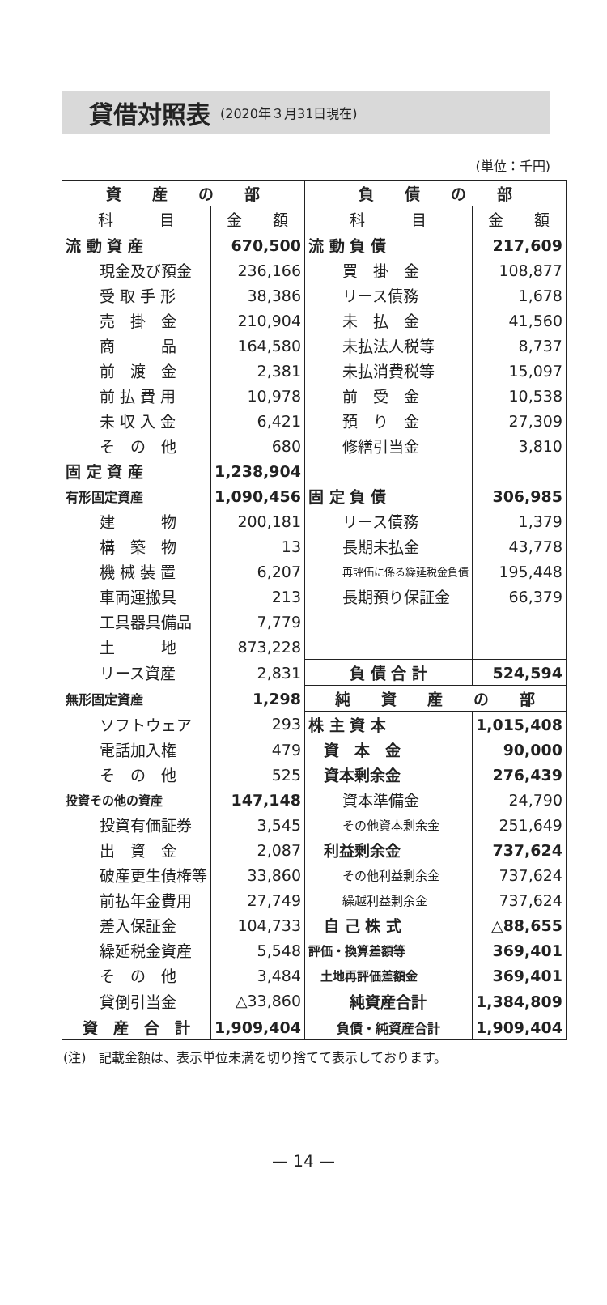貸借対照表
(2020年３月31日現在)
(単位：千円)
| 資 産 の 部 | | 負 債 の 部 | |
| --- | --- | --- | --- |
| 科 目 | 金 額 | 科 目 | 金 額 |
| 流 動 資 産 | 670,500 | 流 動 負 債 | 217,609 |
| 現金及び預金 | 236,166 | 買 掛 金 | 108,877 |
| 受 取 手 形 | 38,386 | リース債務 | 1,678 |
| 売 掛 金 | 210,904 | 未 払 金 | 41,560 |
| 商 品 | 164,580 | 未払法人税等 | 8,737 |
| 前 渡 金 | 2,381 | 未払消費税等 | 15,097 |
| 前 払 費 用 | 10,978 | 前 受 金 | 10,538 |
| 未 収 入 金 | 6,421 | 預 り 金 | 27,309 |
| そ の 他 | 680 | 修繕引当金 | 3,810 |
| 固 定 資 産 | 1,238,904 | | |
| 有形固定資産 | 1,090,456 | 固 定 負 債 | 306,985 |
| 建 物 | 200,181 | リース債務 | 1,379 |
| 構 築 物 | 13 | 長期未払金 | 43,778 |
| 機 械 装 置 | 6,207 | 再評価に係る繰延税金負債 | 195,448 |
| 車両運搬具 | 213 | 長期預り保証金 | 66,379 |
| 工具器具備品 | 7,779 | | |
| 土 地 | 873,228 | | |
| リース資産 | 2,831 | 負 債 合 計 | 524,594 |
| 無形固定資産 | 1,298 | 純 資 産 の 部 | |
| ソフトウェア | 293 | 株 主 資 本 | 1,015,408 |
| 電話加入権 | 479 | 資 本 金 | 90,000 |
| そ の 他 | 525 | 資本剰余金 | 276,439 |
| 投資その他の資産 | 147,148 | 資本準備金 | 24,790 |
| 投資有価証券 | 3,545 | その他資本剰余金 | 251,649 |
| 出 資 金 | 2,087 | 利益剰余金 | 737,624 |
| 破産更生債権等 | 33,860 | その他利益剰余金 | 737,624 |
| 前払年金費用 | 27,749 | 繰越利益剰余金 | 737,624 |
| 差入保証金 | 104,733 | 自 己 株 式 | △88,655 |
| 繰延税金資産 | 5,548 | 評価・換算差額等 | 369,401 |
| そ の 他 | 3,484 | 土地再評価差額金 | 369,401 |
| 貸倒引当金 | △33,860 | 純資産合計 | 1,384,809 |
| 資 産 合 計 | 1,909,404 | 負債・純資産合計 | 1,909,404 |
(注)　記載金額は、表示単位未満を切り捨てて表示しております。
— 14 —